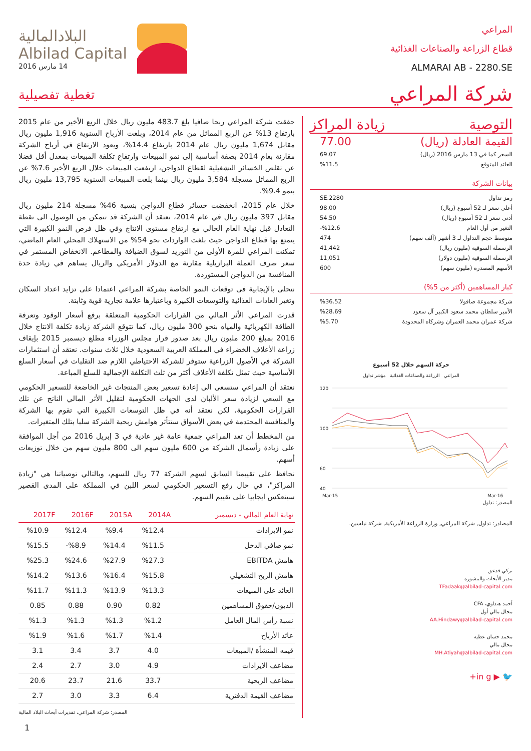المراعي
قطاع الزراعة والصناعات الغذائية
ALMARAI AB - 2280.SE
البلادالمالية
Albilad Capital
14 مارس 2016
شركة المراعي
تغطية تفصيلية
التوصية زيادة المراكز
| القيمة العادلة (ريال) | 77.00 |
| السعر كما في 13 مارس 2016 (ريال) | 69.07 |
| العائد المتوقع | %11.5 |
بيانات الشركة
| رمز تداول | 2280.SE |
| أعلى سعر لـ 52 أسبوع (ريال) | 98.00 |
| أدنى سعر لـ 52 أسبوع (ريال) | 54.50 |
| التغير من أول العام | %12.6- |
| متوسط حجم التداول لـ 3 أشهر (ألف سهم) | 474 |
| الرسملة السوقية (مليون ريال) | 41,442 |
| الرسملة السوقية (مليون دولار) | 11,051 |
| الأسهم المصدرة (مليون سهم) | 600 |
كبار المساهمين (أكثر من 5%)
| شركة مجموعة صافولا | %36.52 |
| الأمير سلطان محمد سعود الكبير آل سعود | %28.69 |
| شركة عمران محمد العمران وشركاه المحدودة | %5.70 |
حركة السهم خلال 52 أسبوع
المراعي الزراعة والصناعات الغذائية مؤشر تداول
120
100
60
40
Mar-15
Mar-16
المصدر: تداول
المصادر: تداول, شركة المراعي, وزارة الزراعة الأمريكية, شركة نيلسين.
تركي فدعق
مدير الأبحاث والمشورة
TFadaak@albilad-capital.com
أحمد هنداوي، CFA
محلل مالي أول
AA.Hindawy@albilad-capital.com
محمد حسان عطيه
محلل مالي
MH.Atiyah@albilad-capital.com
🐦 ▶ in g+
حققت شركة المراعي ربحا صافيا بلغ 483.7 مليون ريال خلال الربع الأخير من عام 2015 بارتفاع 13% عن الربع المماثل من عام 2014، وبلغت الأرباح السنوية 1,916 مليون ريال مقابل 1,674 مليون ريال عام 2014 بارتفاع 14.4%، ويعود الارتفاع في أرباح الشركة مقارنة بعام 2014 بصفة أساسية إلى نمو المبيعات وارتفاع تكلفة المبيعات بمعدل أقل فضلا عن تقلص الخسائر التشغيلية لقطاع الدواجن، ارتفعت المبيعات خلال الربع الأخير 7.6% عن الربع المماثل مسجلة 3,584 مليون ريال بينما بلغت المبيعات السنوية 13,795 مليون ريال بنمو 9.4%.
خلال عام 2015، انخفضت خسائر قطاع الدواجن بنسبة 46% مسجلة 214 مليون ريال مقابل 397 مليون ريال في عام 2014، نعتقد أن الشركة قد تتمكن من الوصول الى نقطة التعادل قبل نهاية العام الحالي مع ارتفاع مستوى الانتاج وفي ظل فرص النمو الكبيرة التي يتمتع بها قطاع الدواجن حيث بلغت الواردات نحو 54% من الاستهلاك المحلي العام الماضي، تمكنت المراعي للمرة الأولى من التوريد لسوق الضيافة والمطاعم. الانخفاض المستمر في سعر صرف العملة البرازيلية مقارنة مع الدولار الأمريكي والريال يساهم في زيادة حدة المنافسة من الدواجن المستوردة.
نتحلى بالإيجابية فى توقعات النمو الخاصة بشركة المراعي اعتمادا على تزايد اعداد السكان وتغير العادات الغذائية والتوسعات الكبيرة وباعتبارها علامة تجارية قوية وثابتة.
قدرت المراعي الأثر المالي من القرارات الحكومية المتعلقة برفع أسعار الوقود وتعرفة الطاقة الكهربائية والمياه بنحو 300 مليون ريال، كما تتوقع الشركة زيادة تكلفة الانتاج خلال 2016 بمبلغ 200 مليون ريال بعد صدور قرار مجلس الوزراء مطلع ديسمبر 2015 بإيقاف زراعة الأعلاف الخضراء في المملكة العربية السعودية خلال ثلاث سنوات. نعتقد أن استثمارات الشركة في الأصول الزراعية ستوفر للشركة الاحتياطي اللازم ضد التقلبات في أسعار السلع الأساسية حيث تمثل تكلفة الأعلاف أكثر من ثلث التكلفة الإجمالية للسلع المباعة.
نعتقد أن المراعي ستسعى الى إعادة تسعير بعض المنتجات غير الخاضعة للتسعير الحكومي مع السعي لزيادة سعر الألبان لدى الجهات الحكومية لتقليل الأثر المالي الناتج عن تلك القرارات الحكومية، لكن نعتقد أنه في ظل التوسعات الكبيرة التي تقوم بها الشركة والمنافسة المحتدمة في بعض الأسواق ستتأثر هوامش ربحية الشركة سلبا بتلك المتغيرات.
من المخطط أن تعد المراعي جمعية عامة غير عادية في 3 إبريل 2016 من أجل الموافقة على زيادة رأسمال الشركة من 600 مليون سهم الى 800 مليون سهم من خلال توزيعات أسهم.
نحافظ على تقييمنا السابق لسهم الشركة 77 ريال للسهم، وبالتالي توصياتنا هي "زيادة المراكز"، في حال رفع التسعير الحكومي لسعر اللبن في المملكة على المدى القصير سينعكس ايجابيا على تقييم السهم.
| نهاية العام المالي - ديسمبر | 2014A | 2015A | 2016F | 2017F |
| --- | --- | --- | --- | --- |
| نمو الايرادات | %12.4 | %9.4 | %12.4 | %10.9 |
| نمو صافي الدخل | %11.5 | %14.4 | %8.9- | %15.5 |
| هامش EBITDA | %27.3 | %27.9 | %24.6 | %25.3 |
| هامش الربح التشغيلي | %15.8 | %16.4 | %13.6 | %14.2 |
| العائد على المبيعات | %13.3 | %13.9 | %11.3 | %11.7 |
| الديون/حقوق المساهمين | 0.82 | 0.90 | 0.88 | 0.85 |
| نسبة رأس المال العامل | %1.2 | %1.3 | %1.3 | %1.3 |
| عائد الأرباح | %1.4 | %1.7 | %1.6 | %1.9 |
| قيمه المنشأة /المبيعات | 4.0 | 3.7 | 3.4 | 3.1 |
| مضاعف الايرادات | 4.9 | 3.0 | 2.7 | 2.4 |
| مضاعف الربحية | 33.7 | 21.6 | 23.7 | 20.6 |
| مضاعف القيمة الدفترية | 6.4 | 3.3 | 3.0 | 2.7 |
المصدر: شركة المراعي، تقديرات أبحاث البلاد المالية
1